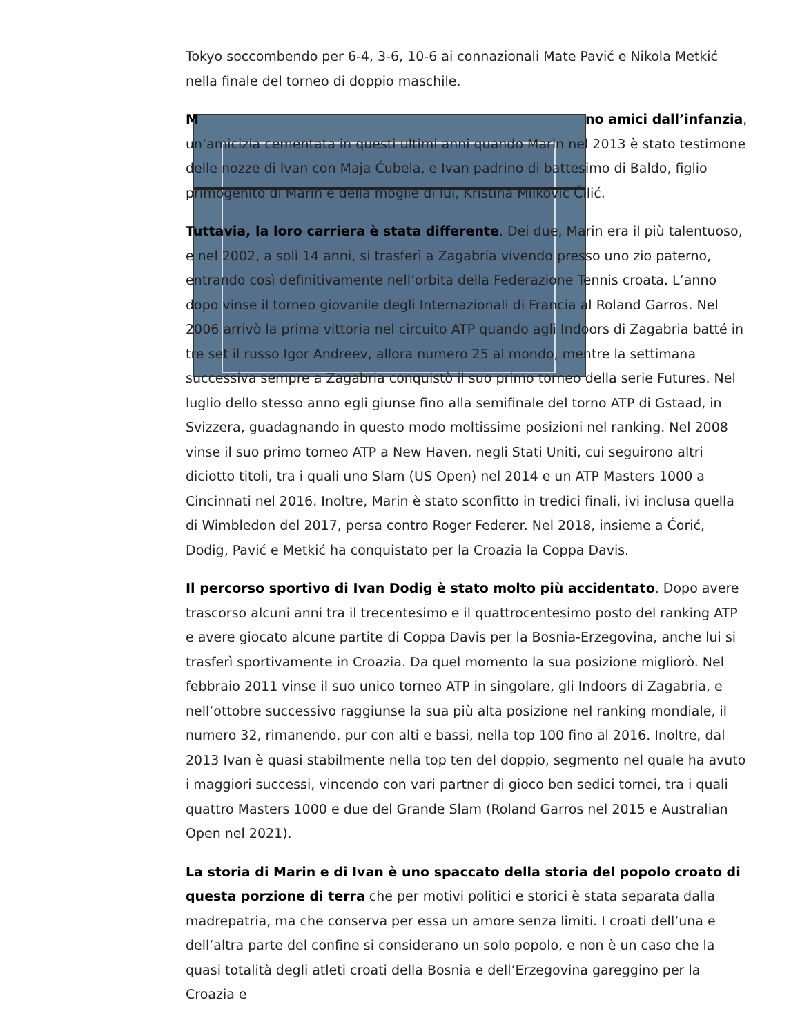Tokyo soccombendo per 6-4, 3-6, 10-6 ai connazionali Mate Pavić e Nikola Metkić nella finale del torneo di doppio maschile.
M no amici dall’infanzia, un’amicizia cementata in questi ultimi anni quando Marin nel 2013 è stato testimone delle nozze di Ivan con Maja Ćubela, e Ivan padrino di battesimo di Baldo, figlio primogenito di Marin e della moglie di lui, Kristina Milković Čilić.
Tuttavia, la loro carriera è stata differente. Dei due, Marin era il più talentuoso, e nel 2002, a soli 14 anni, si trasferì a Zagabria vivendo presso uno zio paterno, entrando così definitivamente nell’orbita della Federazione Tennis croata. L’anno dopo vinse il torneo giovanile degli Internazionali di Francia al Roland Garros. Nel 2006 arrivò la prima vittoria nel circuito ATP quando agli Indoors di Zagabria batté in tre set il russo Igor Andreev, allora numero 25 al mondo, mentre la settimana successiva sempre a Zagabria conquistò il suo primo torneo della serie Futures. Nel luglio dello stesso anno egli giunse fino alla semifinale del torno ATP di Gstaad, in Svizzera, guadagnando in questo modo moltissime posizioni nel ranking. Nel 2008 vinse il suo primo torneo ATP a New Haven, negli Stati Uniti, cui seguirono altri diciotto titoli, tra i quali uno Slam (US Open) nel 2014 e un ATP Masters 1000 a Cincinnati nel 2016. Inoltre, Marin è stato sconfitto in tredici finali, ivi inclusa quella di Wimbledon del 2017, persa contro Roger Federer. Nel 2018, insieme a Ćorić, Dodig, Pavić e Metkić ha conquistato per la Croazia la Coppa Davis.
Il percorso sportivo di Ivan Dodig è stato molto più accidentato. Dopo avere trascorso alcuni anni tra il trecentesimo e il quattrocentesimo posto del ranking ATP e avere giocato alcune partite di Coppa Davis per la Bosnia-Erzegovina, anche lui si trasferì sportivamente in Croazia. Da quel momento la sua posizione migliorò. Nel febbraio 2011 vinse il suo unico torneo ATP in singolare, gli Indoors di Zagabria, e nell’ottobre successivo raggiunse la sua più alta posizione nel ranking mondiale, il numero 32, rimanendo, pur con alti e bassi, nella top 100 fino al 2016. Inoltre, dal 2013 Ivan è quasi stabilmente nella top ten del doppio, segmento nel quale ha avuto i maggiori successi, vincendo con vari partner di gioco ben sedici tornei, tra i quali quattro Masters 1000 e due del Grande Slam (Roland Garros nel 2015 e Australian Open nel 2021).
La storia di Marin e di Ivan è uno spaccato della storia del popolo croato di questa porzione di terra che per motivi politici e storici è stata separata dalla madrepatria, ma che conserva per essa un amore senza limiti. I croati dell’una e dell’altra parte del confine si considerano un solo popolo, e non è un caso che la quasi totalità degli atleti croati della Bosnia e dell’Erzegovina gareggino per la Croazia e